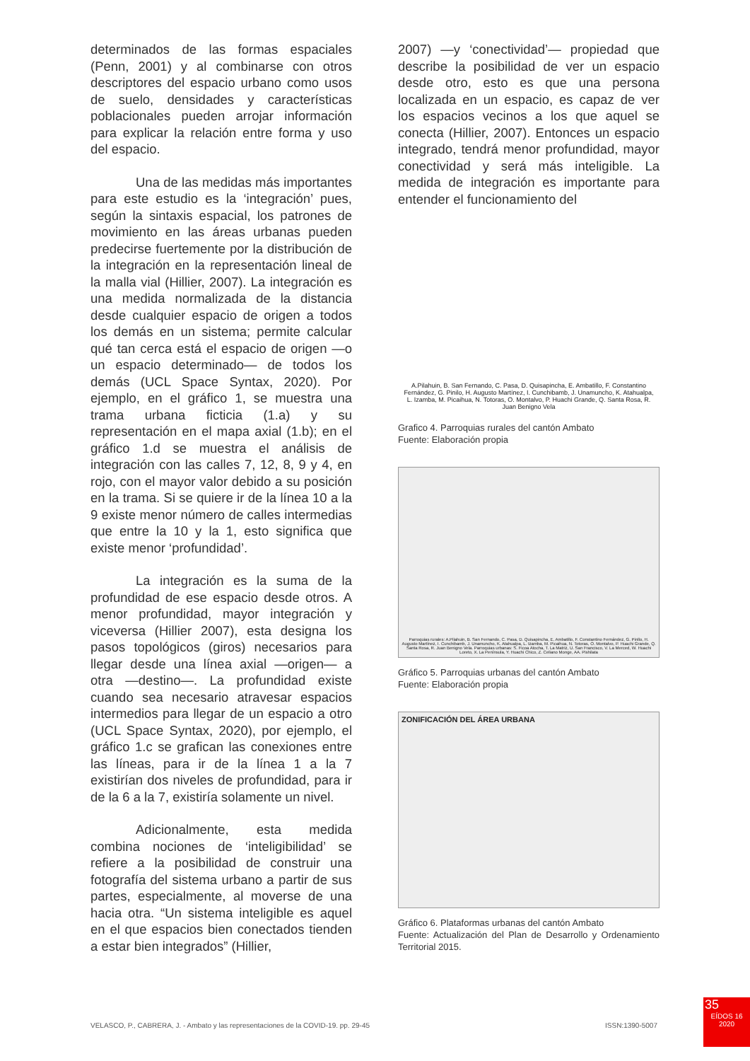determinados de las formas espaciales (Penn, 2001) y al combinarse con otros descriptores del espacio urbano como usos de suelo, densidades y características poblacionales pueden arrojar información para explicar la relación entre forma y uso del espacio.
Una de las medidas más importantes para este estudio es la ‘integración’ pues, según la sintaxis espacial, los patrones de movimiento en las áreas urbanas pueden predecirse fuertemente por la distribución de la integración en la representación lineal de la malla vial (Hillier, 2007). La integración es una medida normalizada de la distancia desde cualquier espacio de origen a todos los demás en un sistema; permite calcular qué tan cerca está el espacio de origen —o un espacio determinado— de todos los demás (UCL Space Syntax, 2020). Por ejemplo, en el gráfico 1, se muestra una trama urbana ficticia (1.a) y su representación en el mapa axial (1.b); en el gráfico 1.d se muestra el análisis de integración con las calles 7, 12, 8, 9 y 4, en rojo, con el mayor valor debido a su posición en la trama. Si se quiere ir de la línea 10 a la 9 existe menor número de calles intermedias que entre la 10 y la 1, esto significa que existe menor ‘profundidad’.
La integración es la suma de la profundidad de ese espacio desde otros. A menor profundidad, mayor integración y viceversa (Hillier 2007), esta designa los pasos topológicos (giros) necesarios para llegar desde una línea axial —origen— a otra —destino—. La profundidad existe cuando sea necesario atravesar espacios intermedios para llegar de un espacio a otro (UCL Space Syntax, 2020), por ejemplo, el gráfico 1.c se grafican las conexiones entre las líneas, para ir de la línea 1 a la 7 existirían dos niveles de profundidad, para ir de la 6 a la 7, existiría solamente un nivel.
Adicionalmente, esta medida combina nociones de ‘inteligibilidad’ se refiere a la posibilidad de construir una fotografía del sistema urbano a partir de sus partes, especialmente, al moverse de una hacia otra. “Un sistema inteligible es aquel en el que espacios bien conectados tienden a estar bien integrados” (Hillier,
2007) —y ‘conectividad’— propiedad que describe la posibilidad de ver un espacio desde otro, esto es que una persona localizada en un espacio, es capaz de ver los espacios vecinos a los que aquel se conecta (Hillier, 2007). Entonces un espacio integrado, tendrá menor profundidad, mayor conectividad y será más inteligible. La medida de integración es importante para entender el funcionamiento del
A.Pilahuin, B. San Fernando, C. Pasa, D. Quisapincha, E. Ambatillo, F. Constantino Fernández, G. Pinilo, H. Augusto Martínez, I. Cunchibamb, J. Unamuncho, K. Atahualpa, L. Izamba, M. Picaihua, N. Totoras, O. Montalvo, P. Huachi Grande, Q. Santa Rosa, R. Juan Benigno Vela
Grafico 4. Parroquias rurales del cantón Ambato
Fuente: Elaboración propia
Parroquias rurales: A.Pilahuin, B. San Fernando, C. Pasa, D. Quisapincha, E. Ambatillo, F. Constantino Fernández, G. Pinllo, H. Augusto Martínez, I. Cunchibamb, J. Unamuncho, K. Atahualpa, L. Izamba, M. Picaihua, N. Totoras, O. Montalvo, P. Huachi Grande, Q. Santa Rosa, R. Juan Benigno Vela. Parroquias urbanas: S. Ficoa Atocha, T. La Matriz, U. San Francisco, V. La Merced, W. Huachi Loreto, X. La Península, Y. Huachi Chico, Z. Celiano Monge, AA. Pishilata
Gráfico 5. Parroquias urbanas del cantón Ambato
Fuente: Elaboración propia
ZONIFICACIÓN DEL ÁREA URBANA
Gráfico 6. Plataformas urbanas del cantón Ambato
Fuente: Actualización del Plan de Desarrollo y Ordenamiento Territorial 2015.
VELASCO, P., CABRERA, J. - Ambato y las representaciones de la COVID-19. pp. 29-45 ISSN:1390-5007
35
EÍDOS 16
2020